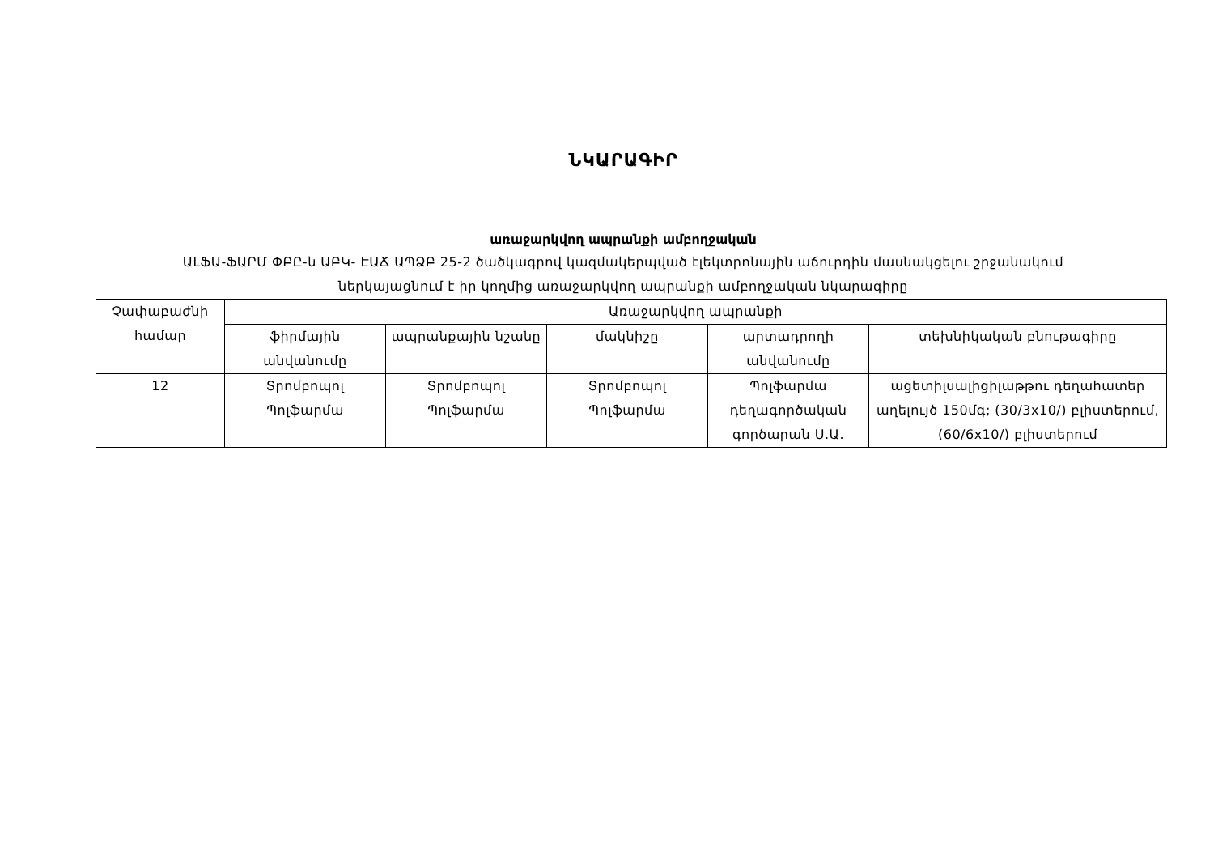ՆԿԱՐԱԳԻՐ
առաջարկվող ապրանքի ամբողջական
ԱԼՖԱ-ՖԱՐՄ ՓԲԸ-ն ԱԲԿ- ԷԱՃ ԱՊՁԲ 25-2 ծածկագրով կազմակերպված էլեկտրոնային աճուրդին մասնակցելու շրջանակում
ներկայացնում է իր կողմից առաջարկվող ապրանքի ամբողջական նկարագիրը
| Չափաբաժնի համար | Առաջարկվող ապրանքի | | | | |
| --- | --- | --- | --- | --- | --- |
| | ֆիրմային անվանումը | ապրանքային նշանը | մակնիշը | արտադրողի անվանումը | տեխնիկական բնութագիրը |
| 12 | Տրոմբոպոլ Պոլֆարմա | Տրոմբոպոլ Պոլֆարմա | Տրոմբոպոլ Պոլֆարմա | Պոլֆարմա դեղագործական գործարան Ս.Ա. | ացետիլսալիցիլաթթու դեղահատեր աղելույծ 150մգ; (30/3x10/) բլիստերում, (60/6x10/) բլիստերում |